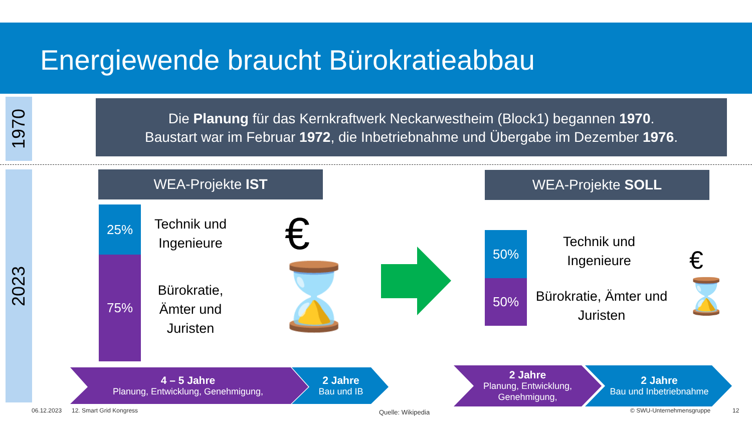Energiewende braucht Bürokratieabbau
1970
Die Planung für das Kernkraftwerk Neckarwestheim (Block1) begannen 1970.
Baustart war im Februar 1972, die Inbetriebnahme und Übergabe im Dezember 1976.
2023 WEA-Projekte IST WEA-Projekte SOLL
25%
75%
Technik und Ingenieure
Bürokratie, Ämter und Juristen
€
⌛
50%
50%
Technik und Ingenieure
Bürokratie, Ämter und Juristen
€
⌛
4 – 5 Jahre
Planung, Entwicklung, Genehmigung,
2 Jahre
Bau und IB
2 Jahre
Planung, Entwicklung, Genehmigung,
2 Jahre
Bau und Inbetriebnahme
06.12.2023 12. Smart Grid Kongress Quelle: Wikipedia © SWU-Unternehmensgruppe 12